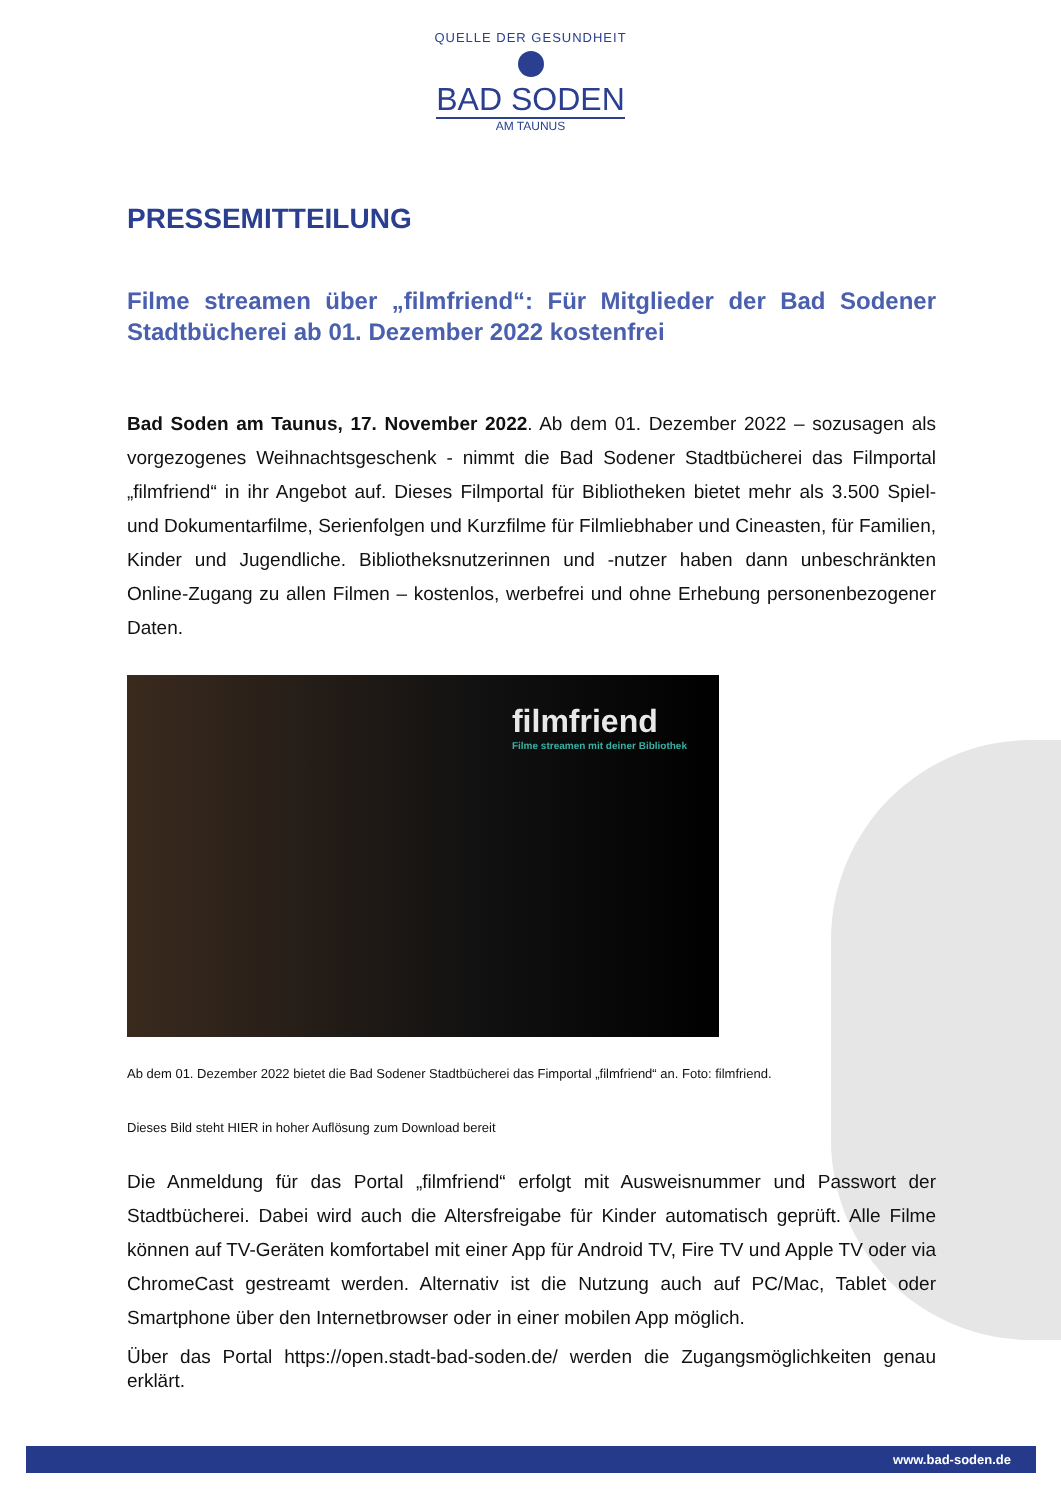QUELLE DER GESUNDHEIT
BAD SODEN
AM TAUNUS
PRESSEMITTEILUNG
Filme streamen über „filmfriend“: Für Mitglieder der Bad Sodener Stadtbücherei ab 01. Dezember 2022 kostenfrei
Bad Soden am Taunus, 17. November 2022. Ab dem 01. Dezember 2022 – sozusagen als vorgezogenes Weihnachtsgeschenk - nimmt die Bad Sodener Stadtbücherei das Filmportal „filmfriend“ in ihr Angebot auf. Dieses Filmportal für Bibliotheken bietet mehr als 3.500 Spiel- und Dokumentarfilme, Serienfolgen und Kurzfilme für Filmliebhaber und Cineasten, für Familien, Kinder und Jugendliche. Bibliotheksnutzerinnen und -nutzer haben dann unbeschränkten Online-Zugang zu allen Filmen – kostenlos, werbefrei und ohne Erhebung personenbezogener Daten.
filmfriend
Filme streamen mit deiner Bibliothek
Ab dem 01. Dezember 2022 bietet die Bad Sodener Stadtbücherei das Fimportal „filmfriend“ an. Foto: filmfriend.
Dieses Bild steht HIER in hoher Auflösung zum Download bereit
Die Anmeldung für das Portal „filmfriend“ erfolgt mit Ausweisnummer und Passwort der Stadtbücherei. Dabei wird auch die Altersfreigabe für Kinder automatisch geprüft. Alle Filme können auf TV-Geräten komfortabel mit einer App für Android TV, Fire TV und Apple TV oder via ChromeCast gestreamt werden. Alternativ ist die Nutzung auch auf PC/Mac, Tablet oder Smartphone über den Internetbrowser oder in einer mobilen App möglich.
Über das Portal https://open.stadt-bad-soden.de/ werden die Zugangsmöglichkeiten genau erklärt.
www.bad-soden.de